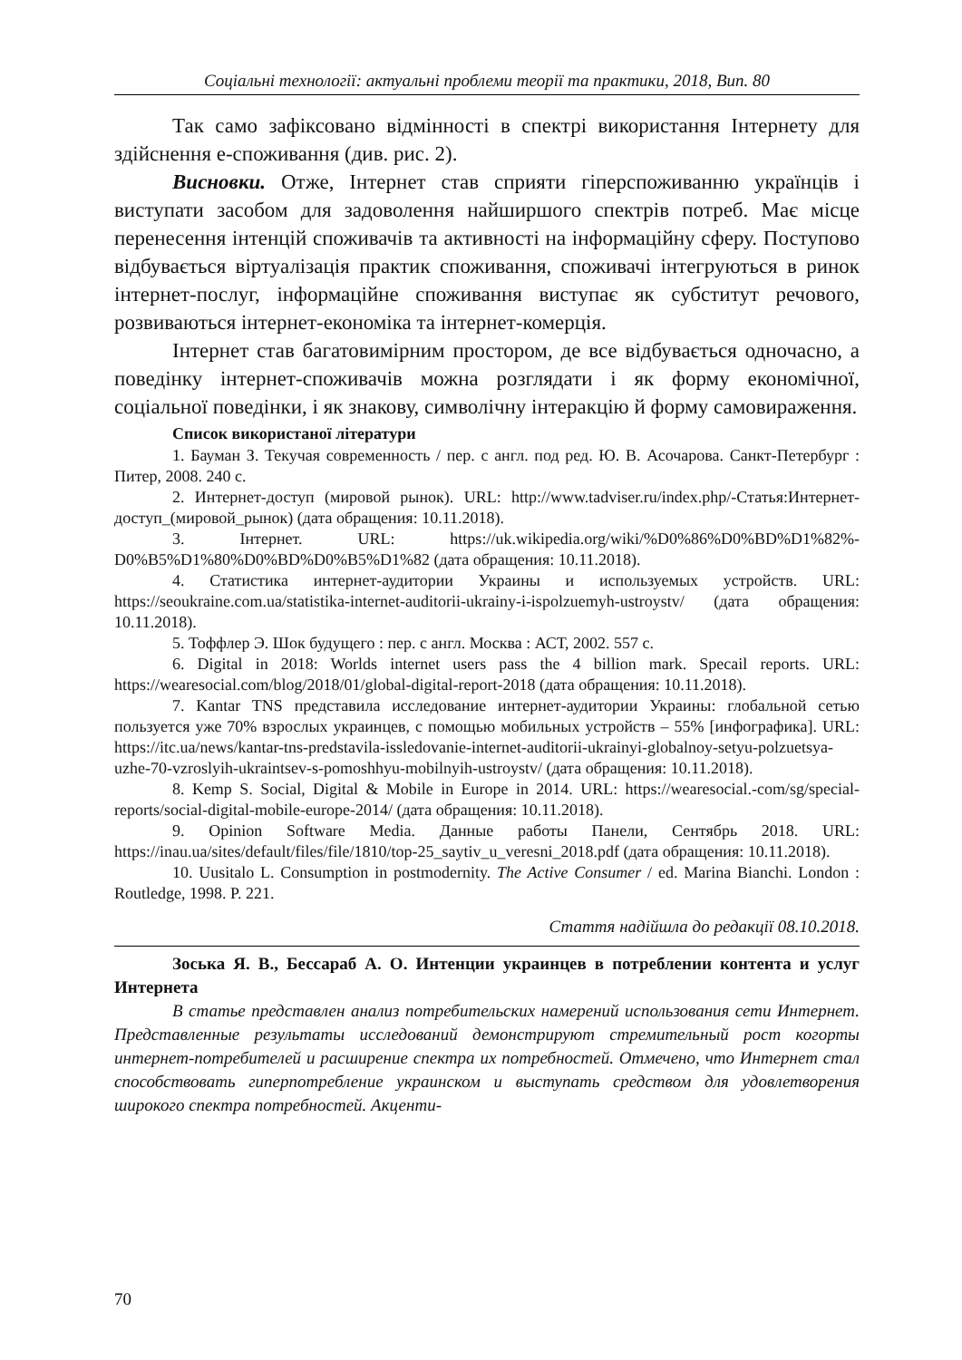Соціальні технології: актуальні проблеми теорії та практики, 2018, Вип. 80
Так само зафіксовано відмінності в спектрі використання Інтернету для здійснення е-споживання (див. рис. 2).
Висновки. Отже, Інтернет став сприяти гіперспоживанню українців і виступати засобом для задоволення найширшого спектрів потреб. Має місце перенесення інтенцій споживачів та активності на інформаційну сферу. Поступово відбувається віртуалізація практик споживання, споживачі інтегруються в ринок інтернет-послуг, інформаційне споживання виступає як субститут речового, розвиваються інтернет-економіка та інтернет-комерція.
Інтернет став багатовимірним простором, де все відбувається одночасно, а поведінку інтернет-споживачів можна розглядати і як форму економічної, соціальної поведінки, і як знакову, символічну інтеракцію й форму самовираження.
Список використаної літератури
1. Бауман З. Текучая современность / пер. с англ. под ред. Ю. В. Асочарова. Санкт-Петербург : Питер, 2008. 240 с.
2. Интернет-доступ (мировой рынок). URL: http://www.tadviser.ru/index.php/-Статья:Интернет-доступ_(мировой_рынок) (дата обращения: 10.11.2018).
3. Інтернет. URL: https://uk.wikipedia.org/wiki/%D0%86%D0%BD%D1%82%-D0%B5%D1%80%D0%BD%D0%B5%D1%82 (дата обращения: 10.11.2018).
4. Статистика интернет-аудитории Украины и используемых устройств. URL: https://seoukraine.com.ua/statistika-internet-auditorii-ukrainy-i-ispolzuemyh-ustroystv/ (дата обращения: 10.11.2018).
5. Тоффлер Э. Шок будущего : пер. с англ. Москва : АСТ, 2002. 557 с.
6. Digital in 2018: Worlds internet users pass the 4 billion mark. Specail reports. URL: https://wearesocial.com/blog/2018/01/global-digital-report-2018 (дата обращения: 10.11.2018).
7. Kantar TNS представила исследование интернет-аудитории Украины: глобальной сетью пользуется уже 70% взрослых украинцев, с помощью мобильных устройств – 55% [инфографика]. URL: https://itc.ua/news/kantar-tns-predstavila-issledovanie-internet-auditorii-ukrainyi-globalnoy-setyu-polzuetsya-uzhe-70-vzroslyih-ukraintsev-s-pomoshhyu-mobilnyih-ustroystv/ (дата обращения: 10.11.2018).
8. Kemp S. Social, Digital & Mobile in Europe in 2014. URL: https://wearesocial.-com/sg/special-reports/social-digital-mobile-europe-2014/ (дата обращения: 10.11.2018).
9. Opinion Software Media. Данные работы Панели, Сентябрь 2018. URL: https://inau.ua/sites/default/files/file/1810/top-25_saytiv_u_veresni_2018.pdf (дата обращения: 10.11.2018).
10. Uusitalo L. Consumption in postmodernity. The Active Consumer / ed. Marina Bianchi. London : Routledge, 1998. P. 221.
Стаття надійшла до редакції 08.10.2018.
Зоська Я. В., Бессараб А. О. Интенции украинцев в потреблении контента и услуг Интернета
В статье представлен анализ потребительских намерений использования сети Интернет. Представленные результаты исследований демонстрируют стремительный рост когорты интернет-потребителей и расширение спектра их потребностей. Отмечено, что Интернет стал способствовать гиперпотребление украинском и выступать средством для удовлетворения широкого спектра потребностей. Акценти-
70